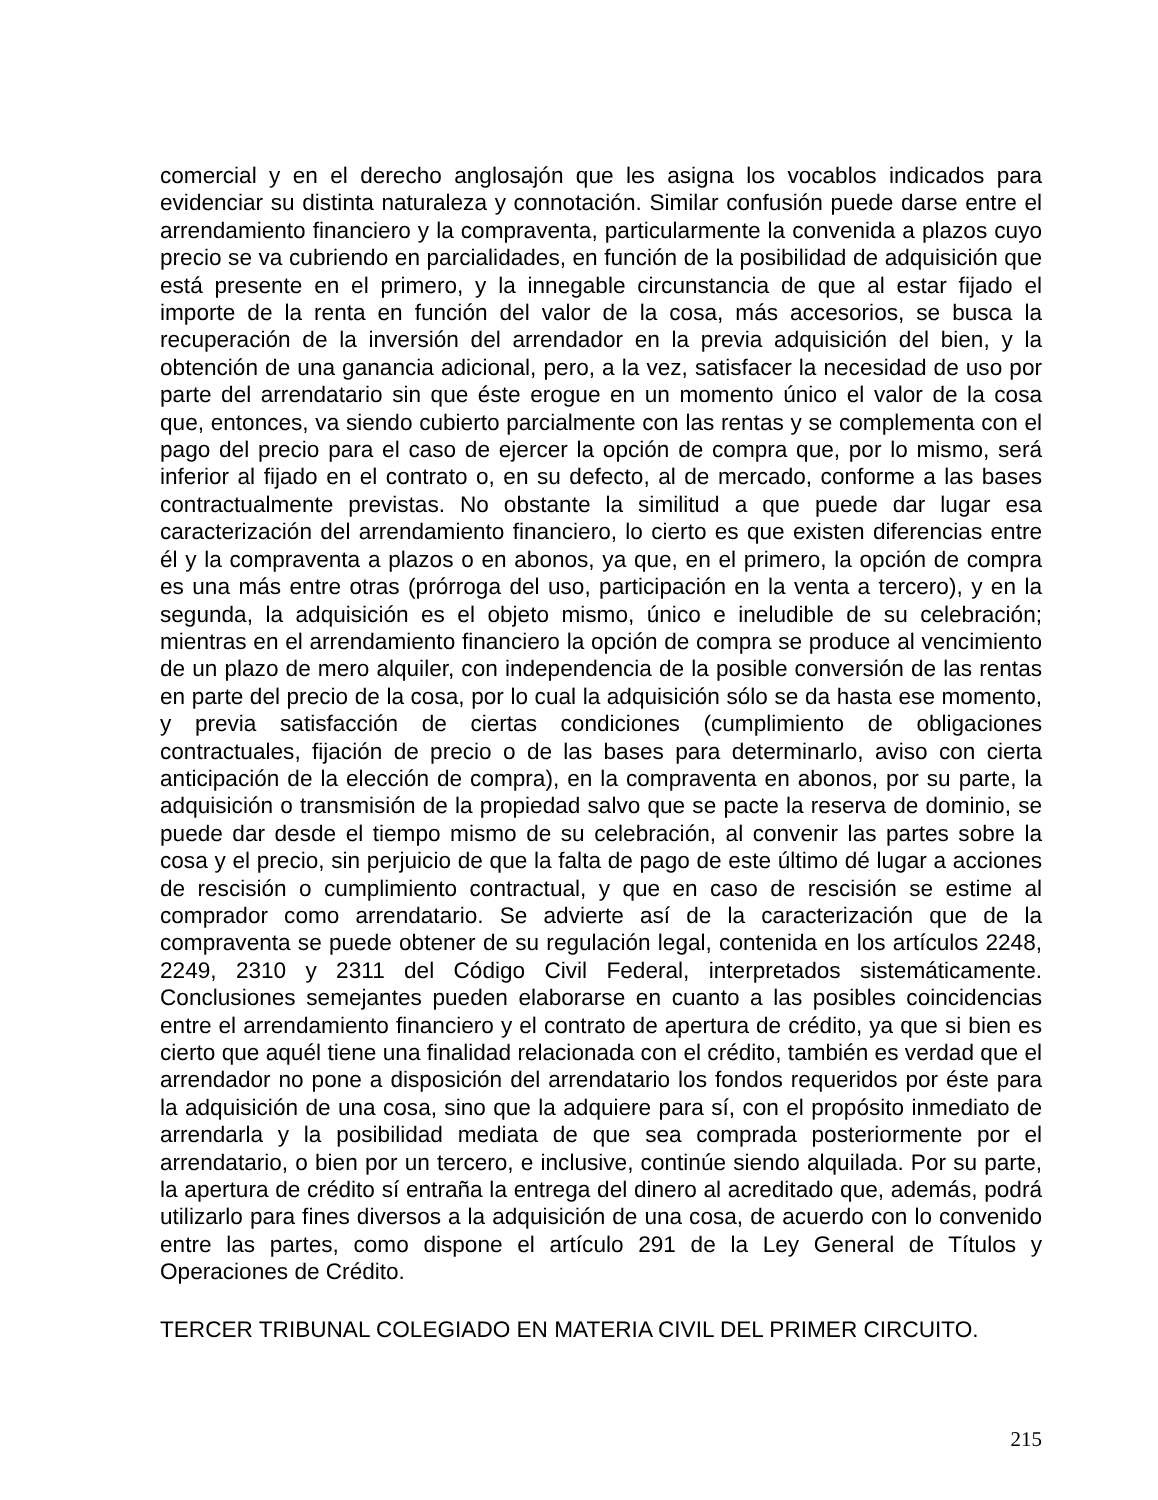comercial y en el derecho anglosajón que les asigna los vocablos indicados para evidenciar su distinta naturaleza y connotación. Similar confusión puede darse entre el arrendamiento financiero y la compraventa, particularmente la convenida a plazos cuyo precio se va cubriendo en parcialidades, en función de la posibilidad de adquisición que está presente en el primero, y la innegable circunstancia de que al estar fijado el importe de la renta en función del valor de la cosa, más accesorios, se busca la recuperación de la inversión del arrendador en la previa adquisición del bien, y la obtención de una ganancia adicional, pero, a la vez, satisfacer la necesidad de uso por parte del arrendatario sin que éste erogue en un momento único el valor de la cosa que, entonces, va siendo cubierto parcialmente con las rentas y se complementa con el pago del precio para el caso de ejercer la opción de compra que, por lo mismo, será inferior al fijado en el contrato o, en su defecto, al de mercado, conforme a las bases contractualmente previstas. No obstante la similitud a que puede dar lugar esa caracterización del arrendamiento financiero, lo cierto es que existen diferencias entre él y la compraventa a plazos o en abonos, ya que, en el primero, la opción de compra es una más entre otras (prórroga del uso, participación en la venta a tercero), y en la segunda, la adquisición es el objeto mismo, único e ineludible de su celebración; mientras en el arrendamiento financiero la opción de compra se produce al vencimiento de un plazo de mero alquiler, con independencia de la posible conversión de las rentas en parte del precio de la cosa, por lo cual la adquisición sólo se da hasta ese momento, y previa satisfacción de ciertas condiciones (cumplimiento de obligaciones contractuales, fijación de precio o de las bases para determinarlo, aviso con cierta anticipación de la elección de compra), en la compraventa en abonos, por su parte, la adquisición o transmisión de la propiedad salvo que se pacte la reserva de dominio, se puede dar desde el tiempo mismo de su celebración, al convenir las partes sobre la cosa y el precio, sin perjuicio de que la falta de pago de este último dé lugar a acciones de rescisión o cumplimiento contractual, y que en caso de rescisión se estime al comprador como arrendatario. Se advierte así de la caracterización que de la compraventa se puede obtener de su regulación legal, contenida en los artículos 2248, 2249, 2310 y 2311 del Código Civil Federal, interpretados sistemáticamente. Conclusiones semejantes pueden elaborarse en cuanto a las posibles coincidencias entre el arrendamiento financiero y el contrato de apertura de crédito, ya que si bien es cierto que aquél tiene una finalidad relacionada con el crédito, también es verdad que el arrendador no pone a disposición del arrendatario los fondos requeridos por éste para la adquisición de una cosa, sino que la adquiere para sí, con el propósito inmediato de arrendarla y la posibilidad mediata de que sea comprada posteriormente por el arrendatario, o bien por un tercero, e inclusive, continúe siendo alquilada. Por su parte, la apertura de crédito sí entraña la entrega del dinero al acreditado que, además, podrá utilizarlo para fines diversos a la adquisición de una cosa, de acuerdo con lo convenido entre las partes, como dispone el artículo 291 de la Ley General de Títulos y Operaciones de Crédito.
TERCER TRIBUNAL COLEGIADO EN MATERIA CIVIL DEL PRIMER CIRCUITO.
215